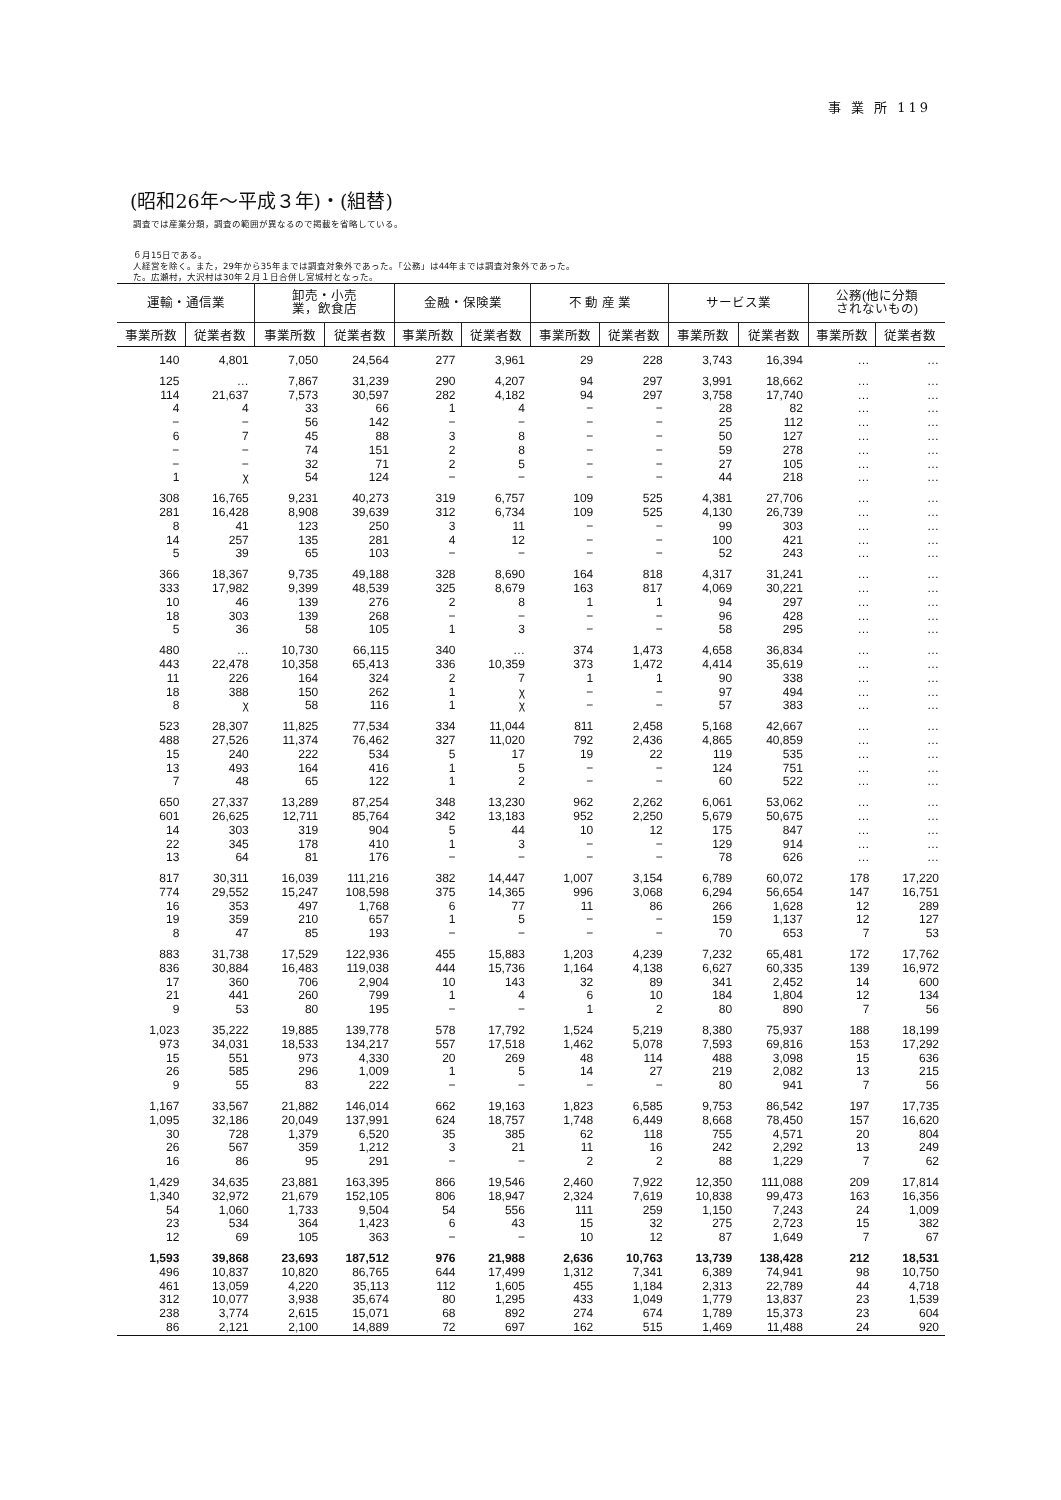事 業 所 119
(昭和26年～平成３年)・(組替)
調査では産業分類，調査の範囲が異なるので掲載を省略している。
６月15日である。
人経営を除く。また，29年から35年までは調査対象外であった。「公務」は44年までは調査対象外であった。
た。広瀬村，大沢村は30年２月１日合併し宮城村となった。
| 運輸・通信業 | | 卸売・小売 業，飲食店 | | 金融・保険業 | | 不 動 産 業 | | サービス業 | | 公務(他に分類 されないもの) | |
| --- | --- | --- | --- | --- | --- | --- | --- | --- | --- | --- | --- |
| 事業所数 | 従業者数 | 事業所数 | 従業者数 | 事業所数 | 従業者数 | 事業所数 | 従業者数 | 事業所数 | 従業者数 | 事業所数 | 従業者数 |
| 140 | 4,801 | 7,050 | 24,564 | 277 | 3,961 | 29 | 228 | 3,743 | 16,394 | … | … |
| 125 | … | 7,867 | 31,239 | 290 | 4,207 | 94 | 297 | 3,991 | 18,662 | … | … |
| 114 | 21,637 | 7,573 | 30,597 | 282 | 4,182 | 94 | 297 | 3,758 | 17,740 | … | … |
| 4 | 4 | 33 | 66 | 1 | 4 | − | − | 28 | 82 | … | … |
| − | − | 56 | 142 | − | − | − | − | 25 | 112 | … | … |
| 6 | 7 | 45 | 88 | 3 | 8 | − | − | 50 | 127 | … | … |
| − | − | 74 | 151 | 2 | 8 | − | − | 59 | 278 | … | … |
| − | − | 32 | 71 | 2 | 5 | − | − | 27 | 105 | … | … |
| 1 | χ | 54 | 124 | − | − | − | − | 44 | 218 | … | … |
| 308 | 16,765 | 9,231 | 40,273 | 319 | 6,757 | 109 | 525 | 4,381 | 27,706 | … | … |
| 281 | 16,428 | 8,908 | 39,639 | 312 | 6,734 | 109 | 525 | 4,130 | 26,739 | … | … |
| 8 | 41 | 123 | 250 | 3 | 11 | − | − | 99 | 303 | … | … |
| 14 | 257 | 135 | 281 | 4 | 12 | − | − | 100 | 421 | … | … |
| 5 | 39 | 65 | 103 | − | − | − | − | 52 | 243 | … | … |
| 366 | 18,367 | 9,735 | 49,188 | 328 | 8,690 | 164 | 818 | 4,317 | 31,241 | … | … |
| 333 | 17,982 | 9,399 | 48,539 | 325 | 8,679 | 163 | 817 | 4,069 | 30,221 | … | … |
| 10 | 46 | 139 | 276 | 2 | 8 | 1 | 1 | 94 | 297 | … | … |
| 18 | 303 | 139 | 268 | − | − | − | − | 96 | 428 | … | … |
| 5 | 36 | 58 | 105 | 1 | 3 | − | − | 58 | 295 | … | … |
| 480 | … | 10,730 | 66,115 | 340 | … | 374 | 1,473 | 4,658 | 36,834 | … | … |
| 443 | 22,478 | 10,358 | 65,413 | 336 | 10,359 | 373 | 1,472 | 4,414 | 35,619 | … | … |
| 11 | 226 | 164 | 324 | 2 | 7 | 1 | 1 | 90 | 338 | … | … |
| 18 | 388 | 150 | 262 | 1 | χ | − | − | 97 | 494 | … | … |
| 8 | χ | 58 | 116 | 1 | χ | − | − | 57 | 383 | … | … |
| 523 | 28,307 | 11,825 | 77,534 | 334 | 11,044 | 811 | 2,458 | 5,168 | 42,667 | … | … |
| 488 | 27,526 | 11,374 | 76,462 | 327 | 11,020 | 792 | 2,436 | 4,865 | 40,859 | … | … |
| 15 | 240 | 222 | 534 | 5 | 17 | 19 | 22 | 119 | 535 | … | … |
| 13 | 493 | 164 | 416 | 1 | 5 | − | − | 124 | 751 | … | … |
| 7 | 48 | 65 | 122 | 1 | 2 | − | − | 60 | 522 | … | … |
| 650 | 27,337 | 13,289 | 87,254 | 348 | 13,230 | 962 | 2,262 | 6,061 | 53,062 | … | … |
| 601 | 26,625 | 12,711 | 85,764 | 342 | 13,183 | 952 | 2,250 | 5,679 | 50,675 | … | … |
| 14 | 303 | 319 | 904 | 5 | 44 | 10 | 12 | 175 | 847 | … | … |
| 22 | 345 | 178 | 410 | 1 | 3 | − | − | 129 | 914 | … | … |
| 13 | 64 | 81 | 176 | − | − | − | − | 78 | 626 | … | … |
| 817 | 30,311 | 16,039 | 111,216 | 382 | 14,447 | 1,007 | 3,154 | 6,789 | 60,072 | 178 | 17,220 |
| 774 | 29,552 | 15,247 | 108,598 | 375 | 14,365 | 996 | 3,068 | 6,294 | 56,654 | 147 | 16,751 |
| 16 | 353 | 497 | 1,768 | 6 | 77 | 11 | 86 | 266 | 1,628 | 12 | 289 |
| 19 | 359 | 210 | 657 | 1 | 5 | − | − | 159 | 1,137 | 12 | 127 |
| 8 | 47 | 85 | 193 | − | − | − | − | 70 | 653 | 7 | 53 |
| 883 | 31,738 | 17,529 | 122,936 | 455 | 15,883 | 1,203 | 4,239 | 7,232 | 65,481 | 172 | 17,762 |
| 836 | 30,884 | 16,483 | 119,038 | 444 | 15,736 | 1,164 | 4,138 | 6,627 | 60,335 | 139 | 16,972 |
| 17 | 360 | 706 | 2,904 | 10 | 143 | 32 | 89 | 341 | 2,452 | 14 | 600 |
| 21 | 441 | 260 | 799 | 1 | 4 | 6 | 10 | 184 | 1,804 | 12 | 134 |
| 9 | 53 | 80 | 195 | − | − | 1 | 2 | 80 | 890 | 7 | 56 |
| 1,023 | 35,222 | 19,885 | 139,778 | 578 | 17,792 | 1,524 | 5,219 | 8,380 | 75,937 | 188 | 18,199 |
| 973 | 34,031 | 18,533 | 134,217 | 557 | 17,518 | 1,462 | 5,078 | 7,593 | 69,816 | 153 | 17,292 |
| 15 | 551 | 973 | 4,330 | 20 | 269 | 48 | 114 | 488 | 3,098 | 15 | 636 |
| 26 | 585 | 296 | 1,009 | 1 | 5 | 14 | 27 | 219 | 2,082 | 13 | 215 |
| 9 | 55 | 83 | 222 | − | − | − | − | 80 | 941 | 7 | 56 |
| 1,167 | 33,567 | 21,882 | 146,014 | 662 | 19,163 | 1,823 | 6,585 | 9,753 | 86,542 | 197 | 17,735 |
| 1,095 | 32,186 | 20,049 | 137,991 | 624 | 18,757 | 1,748 | 6,449 | 8,668 | 78,450 | 157 | 16,620 |
| 30 | 728 | 1,379 | 6,520 | 35 | 385 | 62 | 118 | 755 | 4,571 | 20 | 804 |
| 26 | 567 | 359 | 1,212 | 3 | 21 | 11 | 16 | 242 | 2,292 | 13 | 249 |
| 16 | 86 | 95 | 291 | − | − | 2 | 2 | 88 | 1,229 | 7 | 62 |
| 1,429 | 34,635 | 23,881 | 163,395 | 866 | 19,546 | 2,460 | 7,922 | 12,350 | 111,088 | 209 | 17,814 |
| 1,340 | 32,972 | 21,679 | 152,105 | 806 | 18,947 | 2,324 | 7,619 | 10,838 | 99,473 | 163 | 16,356 |
| 54 | 1,060 | 1,733 | 9,504 | 54 | 556 | 111 | 259 | 1,150 | 7,243 | 24 | 1,009 |
| 23 | 534 | 364 | 1,423 | 6 | 43 | 15 | 32 | 275 | 2,723 | 15 | 382 |
| 12 | 69 | 105 | 363 | − | − | 10 | 12 | 87 | 1,649 | 7 | 67 |
| 1,593 | 39,868 | 23,693 | 187,512 | 976 | 21,988 | 2,636 | 10,763 | 13,739 | 138,428 | 212 | 18,531 |
| 496 | 10,837 | 10,820 | 86,765 | 644 | 17,499 | 1,312 | 7,341 | 6,389 | 74,941 | 98 | 10,750 |
| 461 | 13,059 | 4,220 | 35,113 | 112 | 1,605 | 455 | 1,184 | 2,313 | 22,789 | 44 | 4,718 |
| 312 | 10,077 | 3,938 | 35,674 | 80 | 1,295 | 433 | 1,049 | 1,779 | 13,837 | 23 | 1,539 |
| 238 | 3,774 | 2,615 | 15,071 | 68 | 892 | 274 | 674 | 1,789 | 15,373 | 23 | 604 |
| 86 | 2,121 | 2,100 | 14,889 | 72 | 697 | 162 | 515 | 1,469 | 11,488 | 24 | 920 |